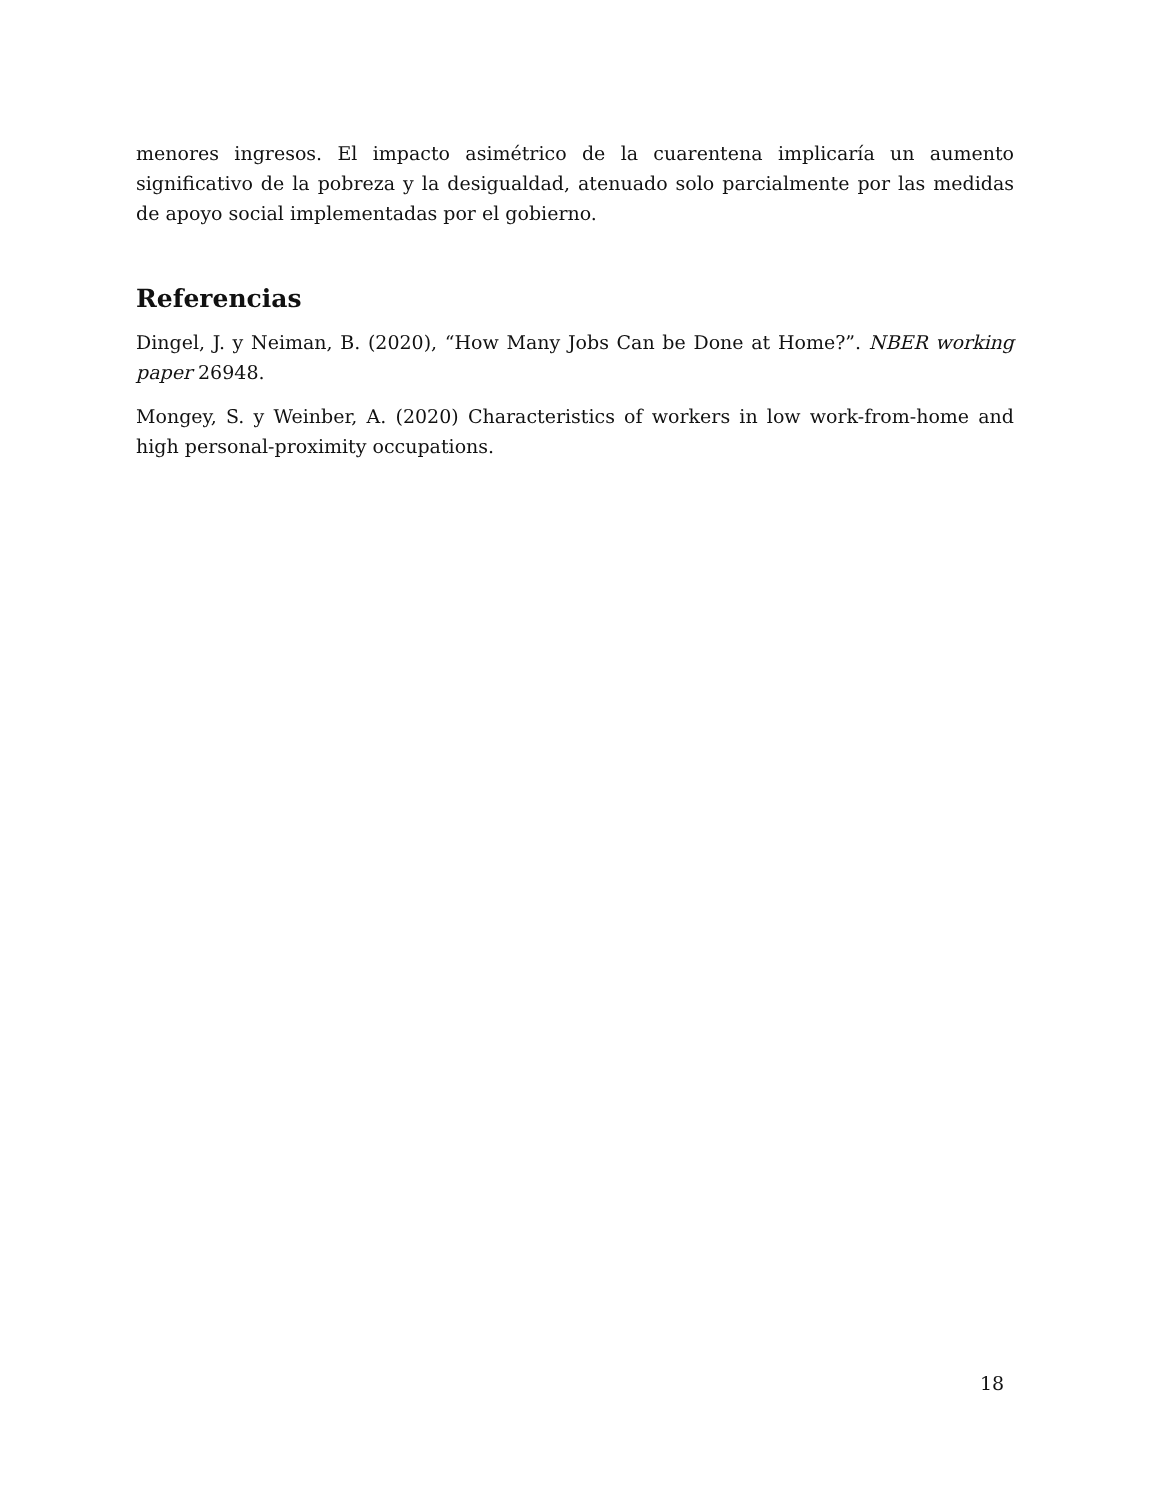menores ingresos. El impacto asimétrico de la cuarentena implicaría un aumento significativo de la pobreza y la desigualdad, atenuado solo parcialmente por las medidas de apoyo social implementadas por el gobierno.
Referencias
Dingel, J. y Neiman, B. (2020), “How Many Jobs Can be Done at Home?”. NBER working paper 26948.
Mongey, S. y Weinber, A. (2020) Characteristics of workers in low work-from-home and high personal-proximity occupations.
18